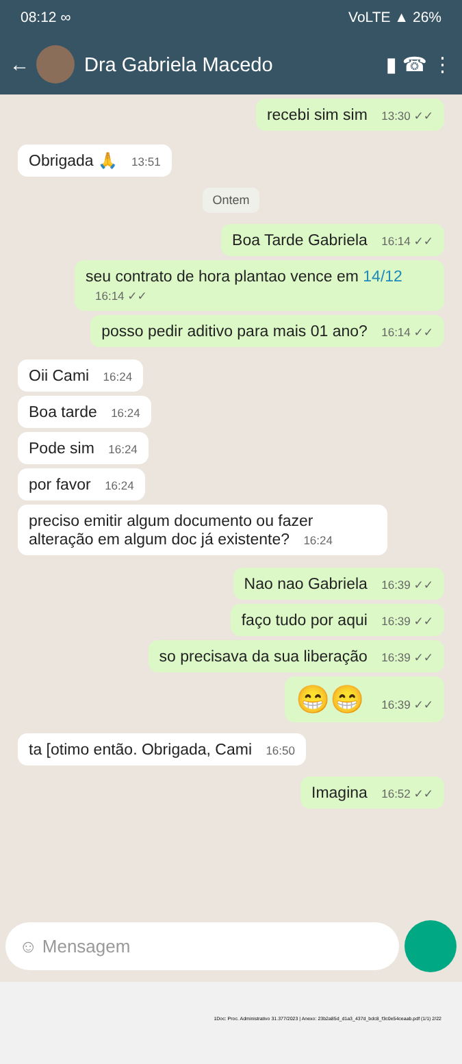08:12 ∞ VoLTE ▲ 26%
←
Dra Gabriela Macedo ▮ ☎ ⋮
recebi sim sim 13:30 ✓✓
Obrigada 🙏 13:51
Ontem
Boa Tarde Gabriela 16:14 ✓✓
seu contrato de hora plantao vence em 14/12 16:14 ✓✓
posso pedir aditivo para mais 01 ano? 16:14 ✓✓
Oii Cami 16:24
Boa tarde 16:24
Pode sim 16:24
por favor 16:24
preciso emitir algum documento ou fazer alteração em algum doc já existente? 16:24
Nao nao Gabriela 16:39 ✓✓
faço tudo por aqui 16:39 ✓✓
so precisava da sua liberação 16:39 ✓✓
😁😁 16:39 ✓✓
ta [otimo então. Obrigada, Cami 16:50
Imagina 16:52 ✓✓
☺ Mensagem
1Doc: Proc. Administrativo 31.377/2023 | Anexo: 23b2a85d_d1a3_437d_bdc8_f3c0e54ceaab.pdf (1/1) 2/22